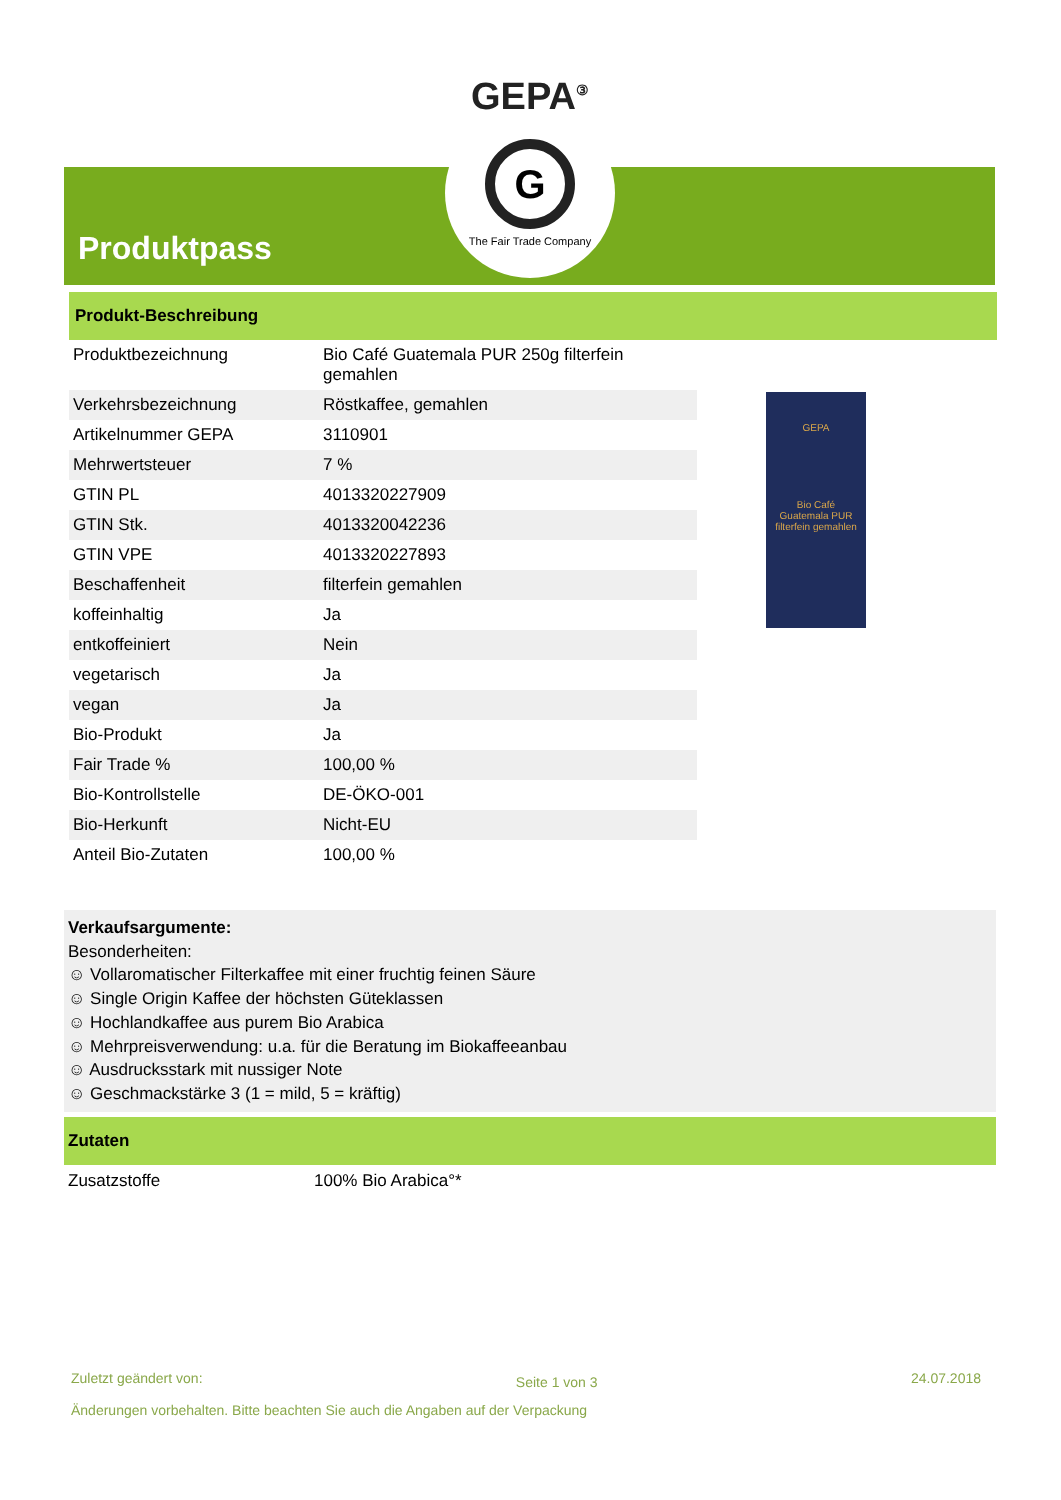Produktpass
GEPA<sup>③</sup>
G
The Fair Trade Company
Produkt-Beschreibung
| Produktbezeichnung | Bio Café Guatemala PUR 250g filterfein gemahlen |
| Verkehrsbezeichnung | Röstkaffee, gemahlen |
| Artikelnummer GEPA | 3110901 |
| Mehrwertsteuer | 7 % |
| GTIN PL | 4013320227909 |
| GTIN Stk. | 4013320042236 |
| GTIN VPE | 4013320227893 |
| Beschaffenheit | filterfein gemahlen |
| koffeinhaltig | Ja |
| entkoffeiniert | Nein |
| vegetarisch | Ja |
| vegan | Ja |
| Bio-Produkt | Ja |
| Fair Trade % | 100,00 % |
| Bio-Kontrollstelle | DE-ÖKO-001 |
| Bio-Herkunft | Nicht-EU |
| Anteil Bio-Zutaten | 100,00 % |
GEPA
Bio Café
Guatemala PUR
filterfein gemahlen
Verkaufsargumente:
Besonderheiten:
☺ Vollaromatischer Filterkaffee mit einer fruchtig feinen Säure
☺ Single Origin Kaffee der höchsten Güteklassen
☺ Hochlandkaffee aus purem Bio Arabica
☺ Mehrpreisverwendung: u.a. für die Beratung im Biokaffeeanbau
☺ Ausdrucksstark mit nussiger Note
☺ Geschmackstärke 3 (1 = mild, 5 = kräftig)
Zutaten
Zusatzstoffe 100% Bio Arabica°*
Zuletzt geändert von: Seite 1 von 3 24.07.2018
Änderungen vorbehalten. Bitte beachten Sie auch die Angaben auf der Verpackung